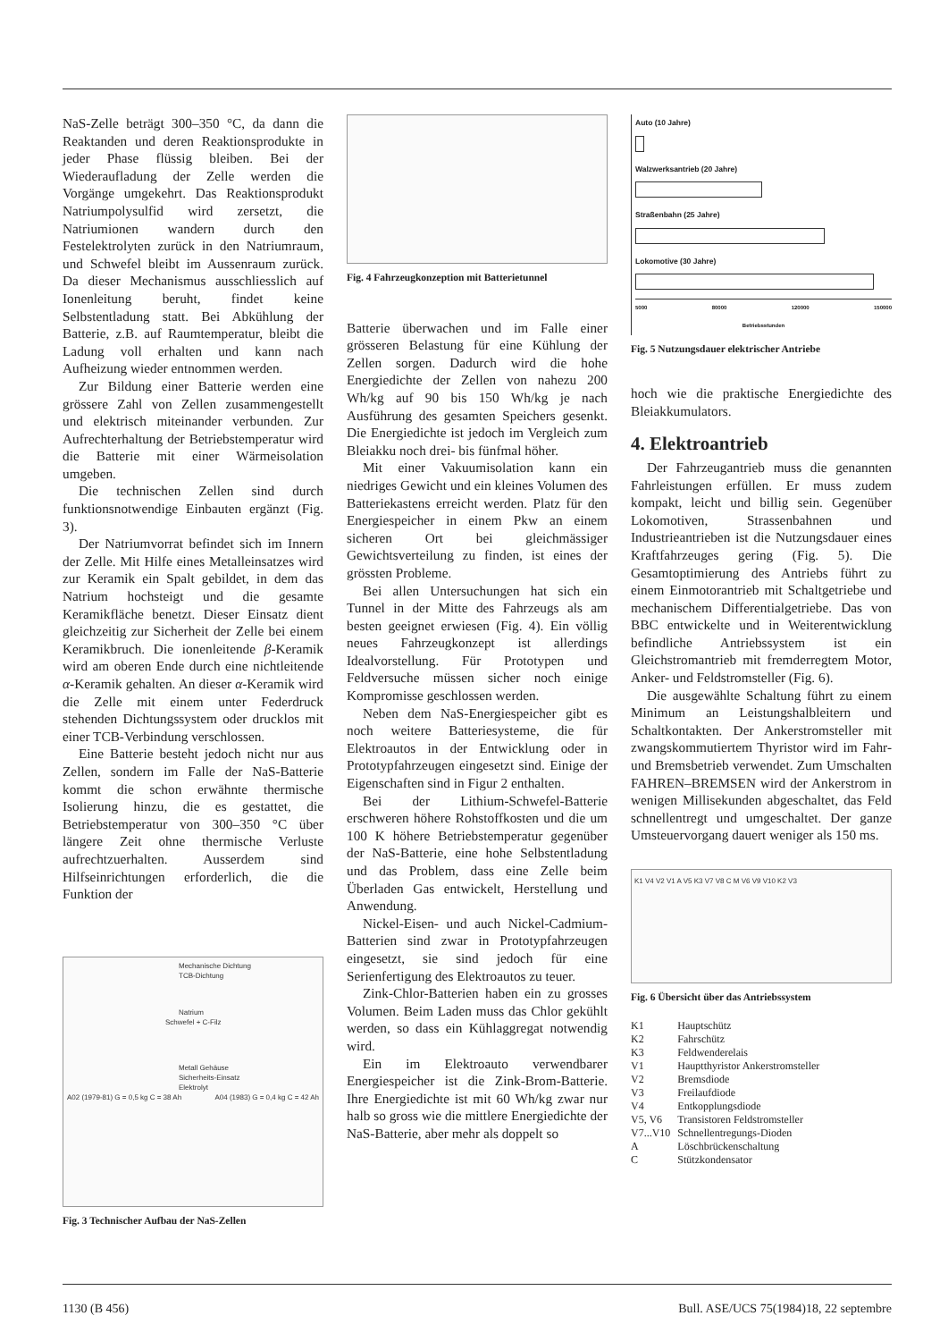NaS-Zelle beträgt 300–350 °C, da dann die Reaktanden und deren Reaktionsprodukte in jeder Phase flüssig bleiben. Bei der Wiederaufladung der Zelle werden die Vorgänge umgekehrt. Das Reaktionsprodukt Natriumpolysulfid wird zersetzt, die Natriumionen wandern durch den Festelektrolyten zurück in den Natriumraum, und Schwefel bleibt im Aussenraum zurück. Da dieser Mechanismus ausschliesslich auf Ionenleitung beruht, findet keine Selbstentladung statt. Bei Abkühlung der Batterie, z.B. auf Raumtemperatur, bleibt die Ladung voll erhalten und kann nach Aufheizung wieder entnommen werden.
Zur Bildung einer Batterie werden eine grössere Zahl von Zellen zusammengestellt und elektrisch miteinander verbunden. Zur Aufrechterhaltung der Betriebstemperatur wird die Batterie mit einer Wärmeisolation umgeben.
Die technischen Zellen sind durch funktionsnotwendige Einbauten ergänzt (Fig. 3).
Der Natriumvorrat befindet sich im Innern der Zelle. Mit Hilfe eines Metalleinsatzes wird zur Keramik ein Spalt gebildet, in dem das Natrium hochsteigt und die gesamte Keramikfläche benetzt. Dieser Einsatz dient gleichzeitig zur Sicherheit der Zelle bei einem Keramikbruch. Die ionenleitende β-Keramik wird am oberen Ende durch eine nichtleitende α-Keramik gehalten. An dieser α-Keramik wird die Zelle mit einem unter Federdruck stehenden Dichtungssystem oder drucklos mit einer TCB-Verbindung verschlossen.
Eine Batterie besteht jedoch nicht nur aus Zellen, sondern im Falle der NaS-Batterie kommt die schon erwähnte thermische Isolierung hinzu, die es gestattet, die Betriebstemperatur von 300–350 °C über längere Zeit ohne thermische Verluste aufrechtzuerhalten. Ausserdem sind Hilfseinrichtungen erforderlich, die die Funktion der
Mechanische Dichtung
TCB-Dichtung
Natrium
Schwefel + C-Filz
Metall Gehäuse
Sicherheits-Einsatz
Elektrolyt
A02 (1979-81) G = 0,5 kg C = 38 Ah A04 (1983) G = 0,4 kg C = 42 Ah
Fig. 3 Technischer Aufbau der NaS-Zellen
Fig. 4 Fahrzeugkonzeption mit Batterietunnel
Batterie überwachen und im Falle einer grösseren Belastung für eine Kühlung der Zellen sorgen. Dadurch wird die hohe Energiedichte der Zellen von nahezu 200 Wh/kg auf 90 bis 150 Wh/kg je nach Ausführung des gesamten Speichers gesenkt. Die Energiedichte ist jedoch im Vergleich zum Bleiakku noch drei- bis fünfmal höher.
Mit einer Vakuumisolation kann ein niedriges Gewicht und ein kleines Volumen des Batteriekastens erreicht werden. Platz für den Energiespeicher in einem Pkw an einem sicheren Ort bei gleichmässiger Gewichtsverteilung zu finden, ist eines der grössten Probleme.
Bei allen Untersuchungen hat sich ein Tunnel in der Mitte des Fahrzeugs als am besten geeignet erwiesen (Fig. 4). Ein völlig neues Fahrzeugkonzept ist allerdings Idealvorstellung. Für Prototypen und Feldversuche müssen sicher noch einige Kompromisse geschlossen werden.
Neben dem NaS-Energiespeicher gibt es noch weitere Batteriesysteme, die für Elektroautos in der Entwicklung oder in Prototypfahrzeugen eingesetzt sind. Einige der Eigenschaften sind in Figur 2 enthalten.
Bei der Lithium-Schwefel-Batterie erschweren höhere Rohstoffkosten und die um 100 K höhere Betriebstemperatur gegenüber der NaS-Batterie, eine hohe Selbstentladung und das Problem, dass eine Zelle beim Überladen Gas entwickelt, Herstellung und Anwendung.
Nickel-Eisen- und auch Nickel-Cadmium-Batterien sind zwar in Prototypfahrzeugen eingesetzt, sie sind jedoch für eine Serienfertigung des Elektroautos zu teuer.
Zink-Chlor-Batterien haben ein zu grosses Volumen. Beim Laden muss das Chlor gekühlt werden, so dass ein Kühlaggregat notwendig wird.
Ein im Elektroauto verwendbarer Energiespeicher ist die Zink-Brom-Batterie. Ihre Energiedichte ist mit 60 Wh/kg zwar nur halb so gross wie die mittlere Energiedichte der NaS-Batterie, aber mehr als doppelt so
Auto (10 Jahre)
Walzwerksantrieb (20 Jahre)
Straßenbahn (25 Jahre)
Lokomotive (30 Jahre)
5000 80000 120000 150000
Betriebsstunden
Fig. 5 Nutzungsdauer elektrischer Antriebe
hoch wie die praktische Energiedichte des Bleiakkumulators.
4. Elektroantrieb
Der Fahrzeugantrieb muss die genannten Fahrleistungen erfüllen. Er muss zudem kompakt, leicht und billig sein. Gegenüber Lokomotiven, Strassenbahnen und Industrieantrieben ist die Nutzungsdauer eines Kraftfahrzeuges gering (Fig. 5). Die Gesamtoptimierung des Antriebs führt zu einem Einmotorantrieb mit Schaltgetriebe und mechanischem Differentialgetriebe. Das von BBC entwickelte und in Weiterentwicklung befindliche Antriebssystem ist ein Gleichstromantrieb mit fremderregtem Motor, Anker- und Feldstromsteller (Fig. 6).
Die ausgewählte Schaltung führt zu einem Minimum an Leistungshalbleitern und Schaltkontakten. Der Ankerstromsteller mit zwangskommutiertem Thyristor wird im Fahr- und Bremsbetrieb verwendet. Zum Umschalten FAHREN–BREMSEN wird der Ankerstrom in wenigen Millisekunden abgeschaltet, das Feld schnellentregt und umgeschaltet. Der ganze Umsteuervorgang dauert weniger als 150 ms.
K1 V4 V2 V1 A V5 K3 V7 V8 C M V6 V9 V10 K2 V3
Fig. 6 Übersicht über das Antriebssystem
| K1 | Hauptschütz |
| K2 | Fahrschütz |
| K3 | Feldwenderelais |
| V1 | Hauptthyristor Ankerstromsteller |
| V2 | Bremsdiode |
| V3 | Freilaufdiode |
| V4 | Entkopplungsdiode |
| V5, V6 | Transistoren Feldstromsteller |
| V7...V10 | Schnellentregungs-Dioden |
| A | Löschbrückenschaltung |
| C | Stützkondensator |
1130 (B 456) Bull. ASE/UCS 75(1984)18, 22 septembre